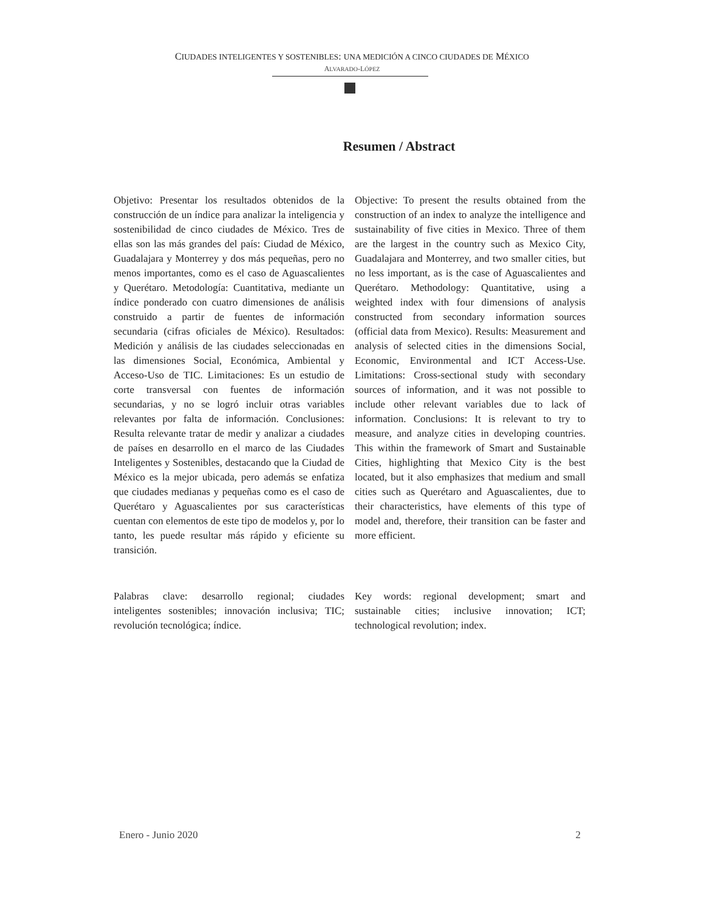CIUDADES INTELIGENTES Y SOSTENIBLES: UNA MEDICIÓN A CINCO CIUDADES DE MÉXICO
ALVARADO-LÓPEZ
Resumen / Abstract
Objetivo: Presentar los resultados obtenidos de la construcción de un índice para analizar la inteligencia y sostenibilidad de cinco ciudades de México. Tres de ellas son las más grandes del país: Ciudad de México, Guadalajara y Monterrey y dos más pequeñas, pero no menos importantes, como es el caso de Aguascalientes y Querétaro. Metodología: Cuantitativa, mediante un índice ponderado con cuatro dimensiones de análisis construido a partir de fuentes de información secundaria (cifras oficiales de México). Resultados: Medición y análisis de las ciudades seleccionadas en las dimensiones Social, Económica, Ambiental y Acceso-Uso de TIC. Limitaciones: Es un estudio de corte transversal con fuentes de información secundarias, y no se logró incluir otras variables relevantes por falta de información. Conclusiones: Resulta relevante tratar de medir y analizar a ciudades de países en desarrollo en el marco de las Ciudades Inteligentes y Sostenibles, destacando que la Ciudad de México es la mejor ubicada, pero además se enfatiza que ciudades medianas y pequeñas como es el caso de Querétaro y Aguascalientes por sus características cuentan con elementos de este tipo de modelos y, por lo tanto, les puede resultar más rápido y eficiente su transición.
Objective: To present the results obtained from the construction of an index to analyze the intelligence and sustainability of five cities in Mexico. Three of them are the largest in the country such as Mexico City, Guadalajara and Monterrey, and two smaller cities, but no less important, as is the case of Aguascalientes and Querétaro. Methodology: Quantitative, using a weighted index with four dimensions of analysis constructed from secondary information sources (official data from Mexico). Results: Measurement and analysis of selected cities in the dimensions Social, Economic, Environmental and ICT Access-Use. Limitations: Cross-sectional study with secondary sources of information, and it was not possible to include other relevant variables due to lack of information. Conclusions: It is relevant to try to measure, and analyze cities in developing countries. This within the framework of Smart and Sustainable Cities, highlighting that Mexico City is the best located, but it also emphasizes that medium and small cities such as Querétaro and Aguascalientes, due to their characteristics, have elements of this type of model and, therefore, their transition can be faster and more efficient.
Palabras clave: desarrollo regional; ciudades inteligentes sostenibles; innovación inclusiva; TIC; revolución tecnológica; índice.
Key words: regional development; smart and sustainable cities; inclusive innovation; ICT; technological revolution; index.
Enero - Junio 2020 2